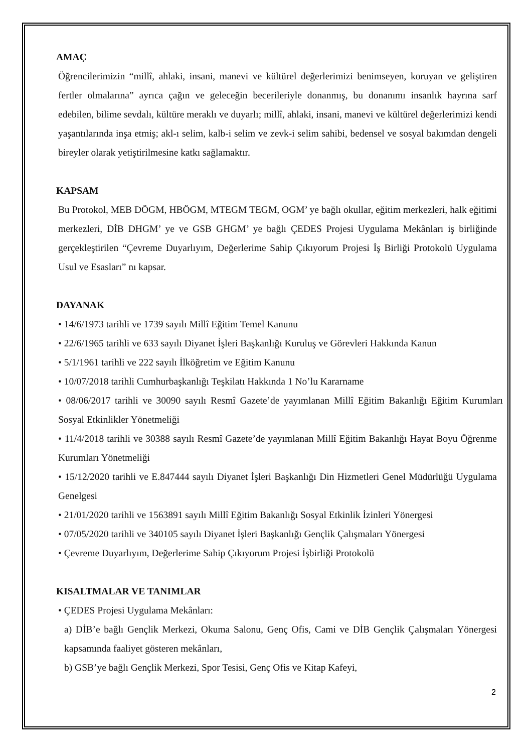AMAÇ
Öğrencilerimizin “millî, ahlaki, insani, manevi ve kültürel değerlerimizi benimseyen, koruyan ve geliştiren fertler olmalarına” ayrıca çağın ve geleceğin becerileriyle donanmış, bu donanımı insanlık hayrına sarf edebilen, bilime sevdalı, kültüre meraklı ve duyarlı; millî, ahlaki, insani, manevi ve kültürel değerlerimizi kendi yaşantılarında inşa etmiş; akl-ı selim, kalb-i selim ve zevk-i selim sahibi, bedensel ve sosyal bakımdan dengeli bireyler olarak yetiştirilmesine katkı sağlamaktır.
KAPSAM
Bu Protokol, MEB DÖGM, HBÖGM, MTEGM TEGM, OGM’ ye bağlı okullar, eğitim merkezleri, halk eğitimi merkezleri, DİB DHGM’ ye ve GSB GHGM’ ye bağlı ÇEDES Projesi Uygulama Mekânları iş birliğinde gerçekleştirilen “Çevreme Duyarlıyım, Değerlerime Sahip Çıkıyorum Projesi İş Birliği Protokolü Uygulama Usul ve Esasları” nı kapsar.
DAYANAK
• 14/6/1973 tarihli ve 1739 sayılı Millî Eğitim Temel Kanunu
• 22/6/1965 tarihli ve 633 sayılı Diyanet İşleri Başkanlığı Kuruluş ve Görevleri Hakkında Kanun
• 5/1/1961 tarihli ve 222 sayılı İlköğretim ve Eğitim Kanunu
• 10/07/2018 tarihli Cumhurbaşkanlığı Teşkilatı Hakkında 1 No’lu Kararname
• 08/06/2017 tarihli ve 30090 sayılı Resmî Gazete’de yayımlanan Millî Eğitim Bakanlığı Eğitim Kurumları Sosyal Etkinlikler Yönetmeliği
• 11/4/2018 tarihli ve 30388 sayılı Resmî Gazete’de yayımlanan Millî Eğitim Bakanlığı Hayat Boyu Öğrenme Kurumları Yönetmeliği
• 15/12/2020 tarihli ve E.847444 sayılı Diyanet İşleri Başkanlığı Din Hizmetleri Genel Müdürlüğü Uygulama Genelgesi
• 21/01/2020 tarihli ve 1563891 sayılı Millî Eğitim Bakanlığı Sosyal Etkinlik İzinleri Yönergesi
• 07/05/2020 tarihli ve 340105 sayılı Diyanet İşleri Başkanlığı Gençlik Çalışmaları Yönergesi
• Çevreme Duyarlıyım, Değerlerime Sahip Çıkıyorum Projesi İşbirliği Protokolü
KISALTMALAR VE TANIMLAR
• ÇEDES Projesi Uygulama Mekânları:
a) DİB’e bağlı Gençlik Merkezi, Okuma Salonu, Genç Ofis, Cami ve DİB Gençlik Çalışmaları Yönergesi kapsamında faaliyet gösteren mekânları,
b) GSB’ye bağlı Gençlik Merkezi, Spor Tesisi, Genç Ofis ve Kitap Kafeyi,
2